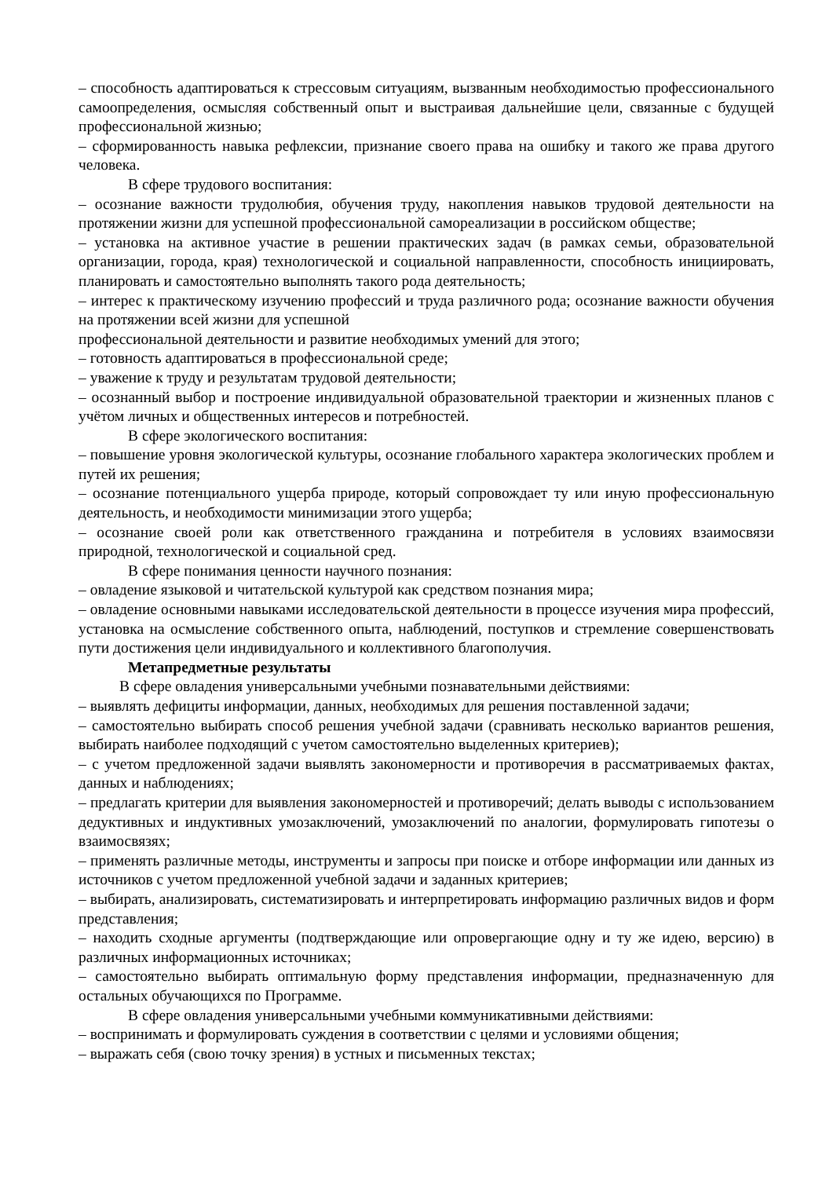– способность адаптироваться к стрессовым ситуациям, вызванным необходимостью профессионального самоопределения, осмысляя собственный опыт и выстраивая дальнейшие цели, связанные с будущей профессиональной жизнью;
– сформированность навыка рефлексии, признание своего права на ошибку и такого же права другого человека.
В сфере трудового воспитания:
– осознание важности трудолюбия, обучения труду, накопления навыков трудовой деятельности на протяжении жизни для успешной профессиональной самореализации в российском обществе;
– установка на активное участие в решении практических задач (в рамках семьи, образовательной организации, города, края) технологической и социальной направленности, способность инициировать, планировать и самостоятельно выполнять такого рода деятельность;
– интерес к практическому изучению профессий и труда различного рода; осознание важности обучения на протяжении всей жизни для успешной
профессиональной деятельности и развитие необходимых умений для этого;
– готовность адаптироваться в профессиональной среде;
– уважение к труду и результатам трудовой деятельности;
– осознанный выбор и построение индивидуальной образовательной траектории и жизненных планов с учётом личных и общественных интересов и потребностей.
В сфере экологического воспитания:
– повышение уровня экологической культуры, осознание глобального характера экологических проблем и путей их решения;
– осознание потенциального ущерба природе, который сопровождает ту или иную профессиональную деятельность, и необходимости минимизации этого ущерба;
– осознание своей роли как ответственного гражданина и потребителя в условиях взаимосвязи природной, технологической и социальной сред.
В сфере понимания ценности научного познания:
– овладение языковой и читательской культурой как средством познания мира;
– овладение основными навыками исследовательской деятельности в процессе изучения мира профессий, установка на осмысление собственного опыта, наблюдений, поступков и стремление совершенствовать пути достижения цели индивидуального и коллективного благополучия.
Метапредметные результаты
В сфере овладения универсальными учебными познавательными действиями:
– выявлять дефициты информации, данных, необходимых для решения поставленной задачи;
– самостоятельно выбирать способ решения учебной задачи (сравнивать несколько вариантов решения, выбирать наиболее подходящий с учетом самостоятельно выделенных критериев);
– с учетом предложенной задачи выявлять закономерности и противоречия в рассматриваемых фактах, данных и наблюдениях;
– предлагать критерии для выявления закономерностей и противоречий; делать выводы с использованием дедуктивных и индуктивных умозаключений, умозаключений по аналогии, формулировать гипотезы о взаимосвязях;
– применять различные методы, инструменты и запросы при поиске и отборе информации или данных из источников с учетом предложенной учебной задачи и заданных критериев;
– выбирать, анализировать, систематизировать и интерпретировать информацию различных видов и форм представления;
– находить сходные аргументы (подтверждающие или опровергающие одну и ту же идею, версию) в различных информационных источниках;
– самостоятельно выбирать оптимальную форму представления информации, предназначенную для остальных обучающихся по Программе.
В сфере овладения универсальными учебными коммуникативными действиями:
– воспринимать и формулировать суждения в соответствии с целями и условиями общения;
– выражать себя (свою точку зрения) в устных и письменных текстах;